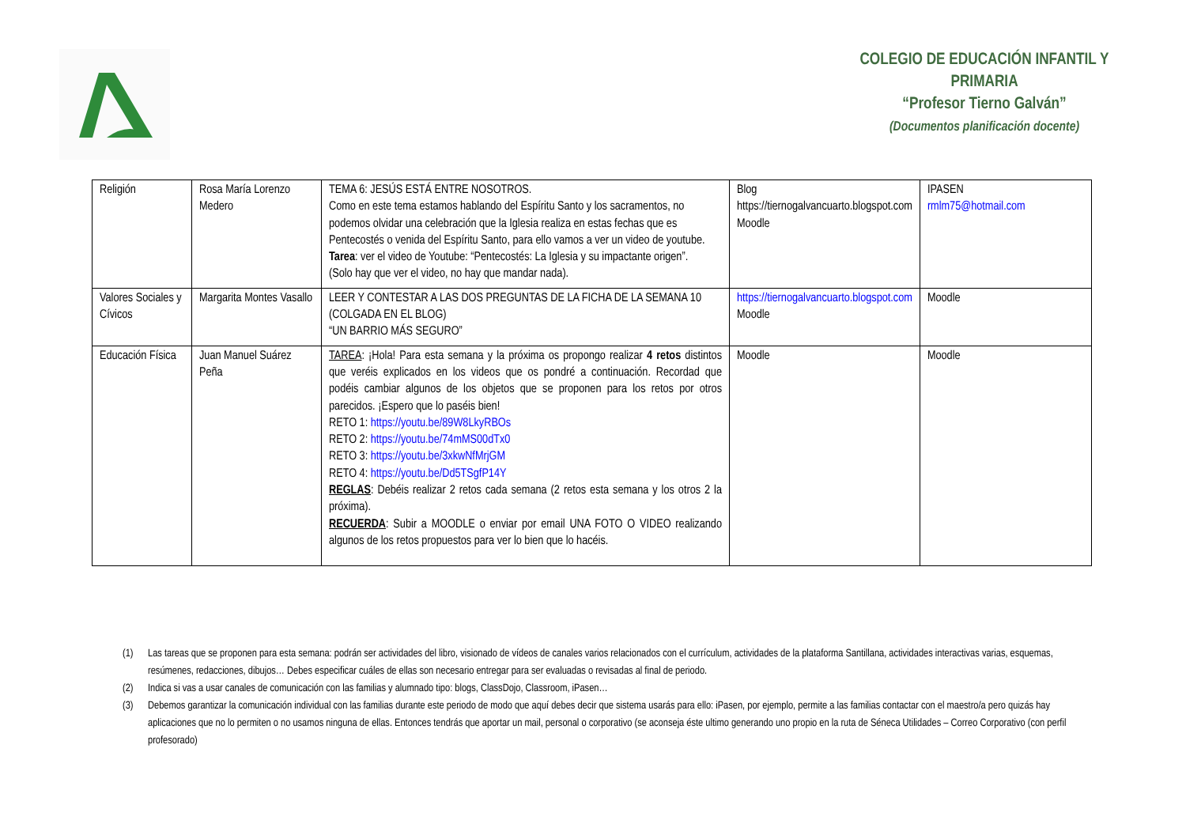COLEGIO DE EDUCACIÓN INFANTIL Y PRIMARIA
“Profesor Tierno Galván”
(Documentos planificación docente)
| Religión | Rosa María Lorenzo Medero | TEMA 6: JESÚS ESTÁ ENTRE NOSOTROS. Como en este tema estamos hablando del Espíritu Santo y los sacramentos, no podemos olvidar una celebración que la Iglesia realiza en estas fechas que es Pentecostés o venida del Espíritu Santo, para ello vamos a ver un video de youtube. Tarea : ver el video de Youtube: “Pentecostés: La Iglesia y su impactante origen”. (Solo hay que ver el video, no hay que mandar nada). | Blog https://tiernogalvancuarto.blogspot.com Moodle | IPASEN rmlm75@hotmail.com |
| Valores Sociales y Cívicos | Margarita Montes Vasallo | LEER Y CONTESTAR A LAS DOS PREGUNTAS DE LA FICHA DE LA SEMANA 10 (COLGADA EN EL BLOG) “UN BARRIO MÁS SEGURO” | https://tiernogalvancuarto.blogspot.com Moodle | Moodle |
| Educación Física | Juan Manuel Suárez Peña | TAREA : ¡Hola! Para esta semana y la próxima os propongo realizar 4 retos distintos que veréis explicados en los videos que os pondré a continuación. Recordad que podéis cambiar algunos de los objetos que se proponen para los retos por otros parecidos. ¡Espero que lo paséis bien! RETO 1: https://youtu.be/89W8LkyRBOs RETO 2: https://youtu.be/74mMS00dTx0 RETO 3: https://youtu.be/3xkwNfMrjGM RETO 4: https://youtu.be/Dd5TSgfP14Y REGLAS : Debéis realizar 2 retos cada semana (2 retos esta semana y los otros 2 la próxima). RECUERDA : Subir a MOODLE o enviar por email UNA FOTO O VIDEO realizando algunos de los retos propuestos para ver lo bien que lo hacéis. | Moodle | Moodle |
(1) Las tareas que se proponen para esta semana: podrán ser actividades del libro, visionado de vídeos de canales varios relacionados con el currículum, actividades de la plataforma Santillana, actividades interactivas varias, esquemas, resúmenes, redacciones, dibujos… Debes especificar cuáles de ellas son necesario entregar para ser evaluadas o revisadas al final de periodo.
(2) Indica si vas a usar canales de comunicación con las familias y alumnado tipo: blogs, ClassDojo, Classroom, iPasen…
(3) Debemos garantizar la comunicación individual con las familias durante este periodo de modo que aquí debes decir que sistema usarás para ello: iPasen, por ejemplo, permite a las familias contactar con el maestro/a pero quizás hay aplicaciones que no lo permiten o no usamos ninguna de ellas. Entonces tendrás que aportar un mail, personal o corporativo (se aconseja éste ultimo generando uno propio en la ruta de Séneca Utilidades – Correo Corporativo (con perfil profesorado)